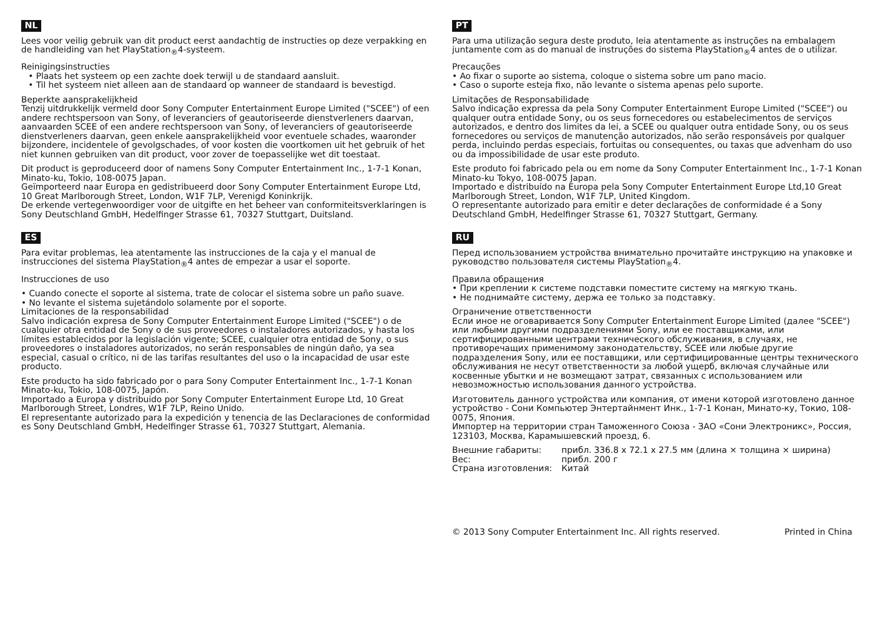NL
Lees voor veilig gebruik van dit product eerst aandachtig de instructies op deze verpakking en de handleiding van het PlayStation<sub>®</sub>4-systeem.
Reinigingsinstructies
• Plaats het systeem op een zachte doek terwijl u de standaard aansluit.
• Til het systeem niet alleen aan de standaard op wanneer de standaard is bevestigd.
Beperkte aansprakelijkheid
Tenzij uitdrukkelijk vermeld door Sony Computer Entertainment Europe Limited ("SCEE") of een andere rechtspersoon van Sony, of leveranciers of geautoriseerde dienstverleners daarvan, aanvaarden SCEE of een andere rechtspersoon van Sony, of leveranciers of geautoriseerde dienstverleners daarvan, geen enkele aansprakelijkheid voor eventuele schades, waaronder bijzondere, incidentele of gevolgschades, of voor kosten die voortkomen uit het gebruik of het niet kunnen gebruiken van dit product, voor zover de toepasselijke wet dit toestaat.
Dit product is geproduceerd door of namens Sony Computer Entertainment Inc., 1-7-1 Konan, Minato-ku, Tokio, 108-0075 Japan.
Geïmporteerd naar Europa en gedistribueerd door Sony Computer Entertainment Europe Ltd, 10 Great Marlborough Street, London, W1F 7LP, Verenigd Koninkrijk.
De erkende vertegenwoordiger voor de uitgifte en het beheer van conformiteitsverklaringen is Sony Deutschland GmbH, Hedelfinger Strasse 61, 70327 Stuttgart, Duitsland.
ES
Para evitar problemas, lea atentamente las instrucciones de la caja y el manual de instrucciones del sistema PlayStation<sub>®</sub>4 antes de empezar a usar el soporte.
Instrucciones de uso
• Cuando conecte el soporte al sistema, trate de colocar el sistema sobre un paño suave.
• No levante el sistema sujetándolo solamente por el soporte.
Limitaciones de la responsabilidad
Salvo indicación expresa de Sony Computer Entertainment Europe Limited ("SCEE") o de cualquier otra entidad de Sony o de sus proveedores o instaladores autorizados, y hasta los límites establecidos por la legislación vigente; SCEE, cualquier otra entidad de Sony, o sus proveedores o instaladores autorizados, no serán responsables de ningún daño, ya sea especial, casual o crítico, ni de las tarifas resultantes del uso o la incapacidad de usar este producto.
Este producto ha sido fabricado por o para Sony Computer Entertainment Inc., 1-7-1 Konan Minato-ku, Tokio, 108-0075, Japón.
Importado a Europa y distribuido por Sony Computer Entertainment Europe Ltd, 10 Great Marlborough Street, Londres, W1F 7LP, Reino Unido.
El representante autorizado para la expedición y tenencia de las Declaraciones de conformidad es Sony Deutschland GmbH, Hedelfinger Strasse 61, 70327 Stuttgart, Alemania.
PT
Para uma utilização segura deste produto, leia atentamente as instruções na embalagem juntamente com as do manual de instruções do sistema PlayStation<sub>®</sub>4 antes de o utilizar.
Precauções
• Ao fixar o suporte ao sistema, coloque o sistema sobre um pano macio.
• Caso o suporte esteja fixo, não levante o sistema apenas pelo suporte.
Limitações de Responsabilidade
Salvo indicação expressa da pela Sony Computer Entertainment Europe Limited ("SCEE") ou qualquer outra entidade Sony, ou os seus fornecedores ou estabelecimentos de serviços autorizados, e dentro dos limites da lei, a SCEE ou qualquer outra entidade Sony, ou os seus fornecedores ou serviços de manutenção autorizados, não serão responsáveis por qualquer perda, incluindo perdas especiais, fortuitas ou consequentes, ou taxas que advenham do uso ou da impossibilidade de usar este produto.
Este produto foi fabricado pela ou em nome da Sony Computer Entertainment Inc., 1-7-1 Konan Minato-ku Tokyo, 108-0075 Japan.
Importado e distribuído na Europa pela Sony Computer Entertainment Europe Ltd,10 Great Marlborough Street, London, W1F 7LP, United Kingdom.
O representante autorizado para emitir e deter declarações de conformidade é a Sony Deutschland GmbH, Hedelfinger Strasse 61, 70327 Stuttgart, Germany.
RU
Перед использованием устройства внимательно прочитайте инструкцию на упаковке и руководство пользователя системы PlayStation<sub>®</sub>4.
Правила обращения
• При креплении к системе подставки поместите систему на мягкую ткань.
• Не поднимайте систему, держа ее только за подставку.
Ограничение ответственности
Если иное не оговаривается Sony Computer Entertainment Europe Limited (далее "SCEE") или любыми другими подразделениями Sony, или ее поставщиками, или сертифицированными центрами технического обслуживания, в случаях, не противоречащих применимому законодательству, SCEE или любые другие подразделения Sony, или ее поставщики, или сертифицированные центры технического обслуживания не несут ответственности за любой ущерб, включая случайные или косвенные убытки и не возмещают затрат, связанных с использованием или невозможностью использования данного устройства.
Изготовитель данного устройства или компания, от имени которой изготовлено данное устройство - Сони Компьютер Энтертайнмент Инк., 1-7-1 Конан, Минато-ку, Токио, 108-0075, Япония.
Импортер на территории стран Таможенного Союза - ЗАО «Сони Электроникс», Россия, 123103, Москва, Карамышевский проезд, 6.
| Внешние габариты: | прибл. 336.8 x 72.1 x 27.5 мм (длина × толщина × ширина) |
| Вес: | прибл. 200 г |
| Страна изготовления: | Китай |
© 2013 Sony Computer Entertainment Inc. All rights reserved. Printed in China